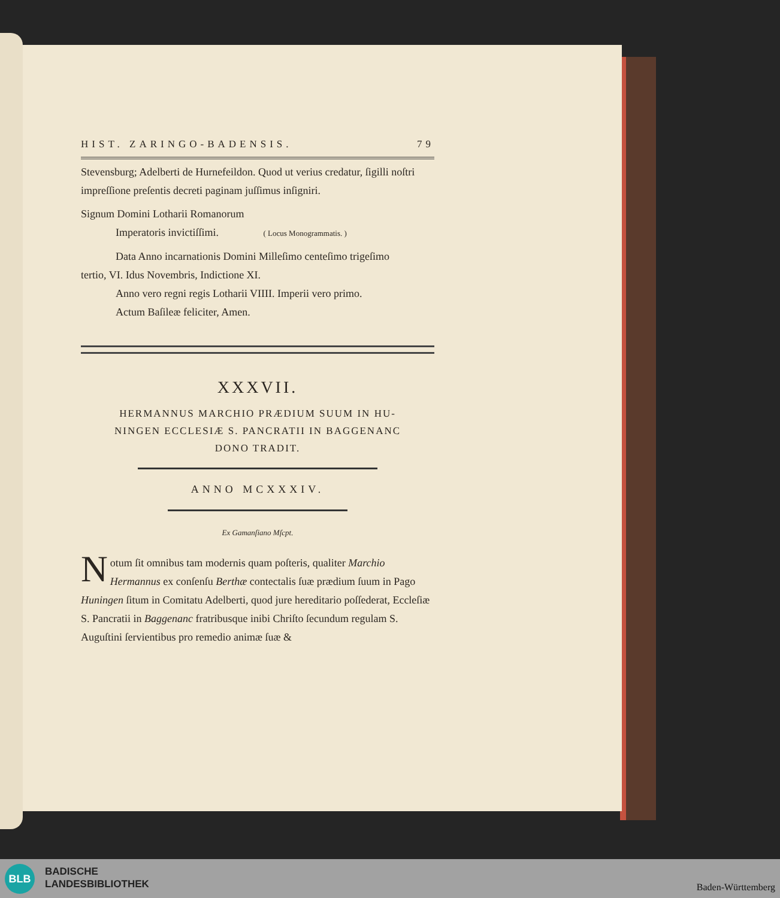HIST. ZARINGO-BADENSIS. 79
Stevensburg; Adelberti de Hurnefeildon. Quod ut verius credatur, ſigilli noſtri impreſſione preſentis decreti paginam juſſimus inſigniri.
Signum Domini Lotharii Romanorum
Imperatoris invictiſſimi. ( Locus Monogrammatis. )
Data Anno incarnationis Domini Milleſimo centeſimo trigeſimo
tertio, VI. Idus Novembris, Indictione XI.
Anno vero regni regis Lotharii VIIII. Imperii vero primo.
Actum Baſileæ feliciter, Amen.
XXXVII.
HERMANNUS MARCHIO PRÆDIUM SUUM IN HU-
NINGEN ECCLESIÆ S. PANCRATII IN BAGGENANC
DONO TRADIT.
ANNO MCXXXIV.
Ex Gamanſiano Mſcpt.
Notum ſit omnibus tam modernis quam poſteris, qualiter Marchio Hermannus ex conſenſu Berthæ contectalis ſuæ prædium ſuum in Pago Huningen ſitum in Comitatu Adelberti, quod jure hereditario poſſederat, Eccleſiæ S. Pancratii in Baggenanc fratribusque inibi Chriſto ſecundum regulam S. Auguſtini ſervientibus pro remedio animæ ſuæ &
BLB
BADISCHE
LANDESBIBLIOTHEK
Baden-Württemberg